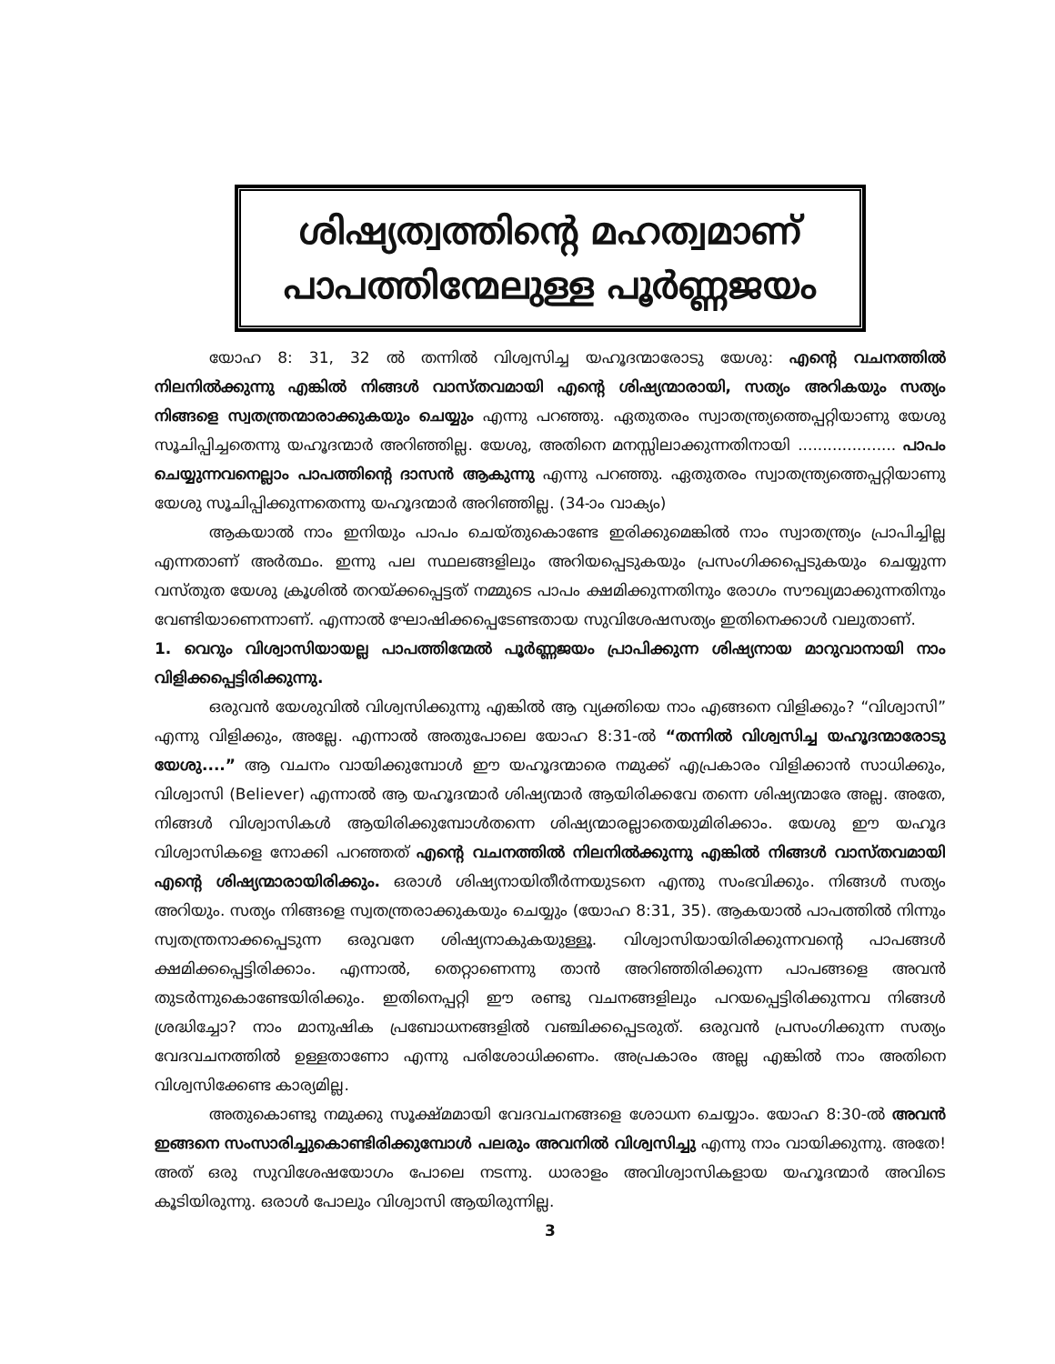ശിഷ്യത്വത്തിന്റെ മഹത്വമാണ്
പാപത്തിന്മേലുള്ള പൂർണ്ണജയം
യോഹ 8: 31, 32 ൽ തന്നിൽ വിശ്വസിച്ച യഹൂദന്മാരോടു യേശു: എന്റെ വചനത്തിൽ നിലനിൽക്കുന്നു എങ്കിൽ നിങ്ങൾ വാസ്തവമായി എന്റെ ശിഷ്യന്മാരായി, സത്യം അറികയും സത്യം നിങ്ങളെ സ്വതന്ത്രന്മാരാക്കുകയും ചെയ്യും എന്നു പറഞ്ഞു. ഏതുതരം സ്വാതന്ത്ര്യത്തെപ്പറ്റിയാണു യേശു സൂചിപ്പിച്ചതെന്നു യഹൂദന്മാർ അറിഞ്ഞില്ല. യേശു, അതിനെ മനസ്സിലാക്കുന്നതിനായി .................... പാപം ചെയ്യുന്നവനെല്ലാം പാപത്തിന്റെ ദാസൻ ആകുന്നു എന്നു പറഞ്ഞു. ഏതുതരം സ്വാതന്ത്ര്യത്തെപ്പറ്റിയാണു യേശു സൂചിപ്പിക്കുന്നതെന്നു യഹൂദന്മാർ അറിഞ്ഞില്ല. (34-ാം വാക്യം)
ആകയാൽ നാം ഇനിയും പാപം ചെയ്തുകൊണ്ടേ ഇരിക്കുമെങ്കിൽ നാം സ്വാതന്ത്ര്യം പ്രാപിച്ചില്ല എന്നതാണ് അർത്ഥം. ഇന്നു പല സ്ഥലങ്ങളിലും അറിയപ്പെടുകയും പ്രസംഗിക്കപ്പെടുകയും ചെയ്യുന്ന വസ്തുത യേശു ക്രൂശിൽ തറയ്ക്കപ്പെട്ടത് നമ്മുടെ പാപം ക്ഷമിക്കുന്നതിനും രോഗം സൗഖ്യമാക്കുന്നതിനും വേണ്ടിയാണെന്നാണ്. എന്നാൽ ഘോഷിക്കപ്പെടേണ്ടതായ സുവിശേഷസത്യം ഇതിനെക്കാൾ വലുതാണ്.
1. വെറും വിശ്വാസിയായല്ല പാപത്തിന്മേൽ പൂർണ്ണജയം പ്രാപിക്കുന്ന ശിഷ്യനായ മാറുവാനായി നാം വിളിക്കപ്പെട്ടിരിക്കുന്നു.
ഒരുവൻ യേശുവിൽ വിശ്വസിക്കുന്നു എങ്കിൽ ആ വ്യക്തിയെ നാം എങ്ങനെ വിളിക്കും? “വിശ്വാസി” എന്നു വിളിക്കും, അല്ലേ. എന്നാൽ അതുപോലെ യോഹ 8:31-ൽ “തന്നിൽ വിശ്വസിച്ച യഹൂദന്മാരോടു യേശു....” ആ വചനം വായിക്കുമ്പോൾ ഈ യഹൂദന്മാരെ നമുക്ക് എപ്രകാരം വിളിക്കാൻ സാധിക്കും, വിശ്വാസി (Believer) എന്നാൽ ആ യഹൂദന്മാർ ശിഷ്യന്മാർ ആയിരിക്കവേ തന്നെ ശിഷ്യന്മാരേ അല്ല. അതേ, നിങ്ങൾ വിശ്വാസികൾ ആയിരിക്കുമ്പോൾതന്നെ ശിഷ്യന്മാരല്ലാതെയുമിരിക്കാം. യേശു ഈ യഹൂദ വിശ്വാസികളെ നോക്കി പറഞ്ഞത് എന്റെ വചനത്തിൽ നിലനിൽക്കുന്നു എങ്കിൽ നിങ്ങൾ വാസ്തവമായി എന്റെ ശിഷ്യന്മാരായിരിക്കും. ഒരാൾ ശിഷ്യനായിതീർന്നയുടനെ എന്തു സംഭവിക്കും. നിങ്ങൾ സത്യം അറിയും. സത്യം നിങ്ങളെ സ്വതന്ത്രരാക്കുകയും ചെയ്യും (യോഹ 8:31, 35). ആകയാൽ പാപത്തിൽ നിന്നും സ്വതന്ത്രനാക്കപ്പെടുന്ന ഒരുവനേ ശിഷ്യനാകുകയുള്ളൂ. വിശ്വാസിയായിരിക്കുന്നവന്റെ പാപങ്ങൾ ക്ഷമിക്കപ്പെട്ടിരിക്കാം. എന്നാൽ, തെറ്റാണെന്നു താൻ അറിഞ്ഞിരിക്കുന്ന പാപങ്ങളെ അവൻ തുടർന്നുകൊണ്ടേയിരിക്കും. ഇതിനെപ്പറ്റി ഈ രണ്ടു വചനങ്ങളിലും പറയപ്പെട്ടിരിക്കുന്നവ നിങ്ങൾ ശ്രദ്ധിച്ചോ? നാം മാനുഷിക പ്രബോധനങ്ങളിൽ വഞ്ചിക്കപ്പെടരുത്. ഒരുവൻ പ്രസംഗിക്കുന്ന സത്യം വേദവചനത്തിൽ ഉള്ളതാണോ എന്നു പരിശോധിക്കണം. അപ്രകാരം അല്ല എങ്കിൽ നാം അതിനെ വിശ്വസിക്കേണ്ട കാര്യമില്ല.
അതുകൊണ്ടു നമുക്കു സൂക്ഷ്മമായി വേദവചനങ്ങളെ ശോധന ചെയ്യാം. യോഹ 8:30-ൽ അവൻ ഇങ്ങനെ സംസാരിച്ചുകൊണ്ടിരിക്കുമ്പോൾ പലരും അവനിൽ വിശ്വസിച്ചു എന്നു നാം വായിക്കുന്നു. അതേ! അത് ഒരു സുവിശേഷയോഗം പോലെ നടന്നു. ധാരാളം അവിശ്വാസികളായ യഹൂദന്മാർ അവിടെ കൂടിയിരുന്നു. ഒരാൾ പോലും വിശ്വാസി ആയിരുന്നില്ല.
3